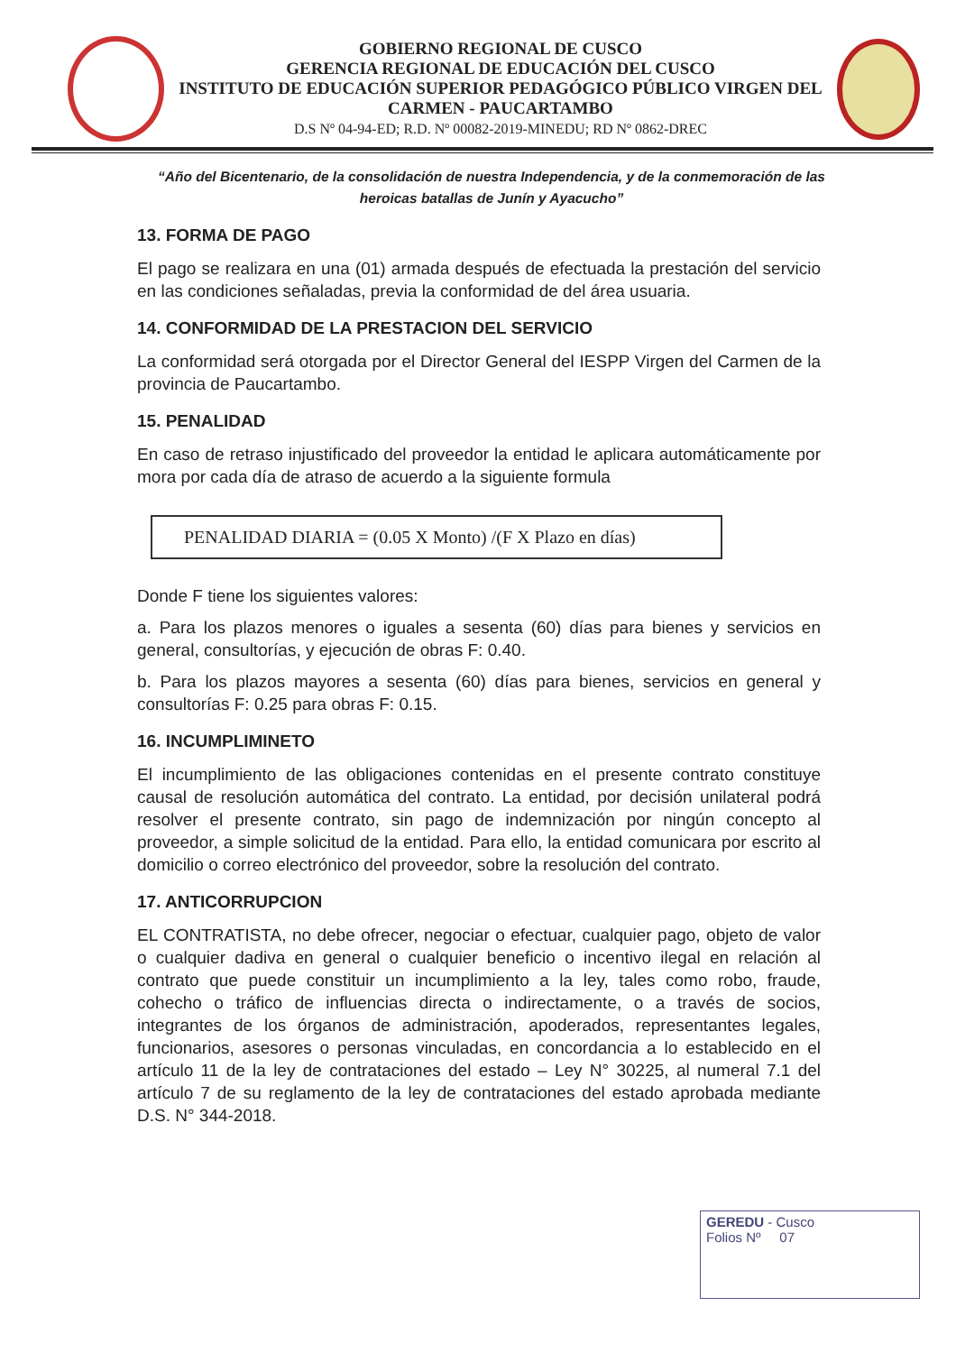GOBIERNO REGIONAL DE CUSCO
GERENCIA REGIONAL DE EDUCACIÓN DEL CUSCO
INSTITUTO DE EDUCACIÓN SUPERIOR PEDAGÓGICO PÚBLICO VIRGEN DEL CARMEN - PAUCARTAMBO
D.S Nº 04-94-ED; R.D. Nº 00082-2019-MINEDU; RD Nº 0862-DREC
“Año del Bicentenario, de la consolidación de nuestra Independencia, y de la conmemoración de las heroicas batallas de Junín y Ayacucho”
13. FORMA DE PAGO
El pago se realizara en una (01) armada después de efectuada la prestación del servicio en las condiciones señaladas, previa la conformidad de del área usuaria.
14. CONFORMIDAD DE LA PRESTACION DEL SERVICIO
La conformidad será otorgada por el Director General del IESPP Virgen del Carmen de la provincia de Paucartambo.
15. PENALIDAD
En caso de retraso injustificado del proveedor la entidad le aplicara automáticamente por mora por cada día de atraso de acuerdo a la siguiente formula
PENALIDAD DIARIA = (0.05 X Monto) /(F X Plazo en días)
Donde F tiene los siguientes valores:
a. Para los plazos menores o iguales a sesenta (60) días para bienes y servicios en general, consultorías, y ejecución de obras F: 0.40.
b. Para los plazos mayores a sesenta (60) días para bienes, servicios en general y consultorías F: 0.25 para obras F: 0.15.
16. INCUMPLIMINETO
El incumplimiento de las obligaciones contenidas en el presente contrato constituye causal de resolución automática del contrato. La entidad, por decisión unilateral podrá resolver el presente contrato, sin pago de indemnización por ningún concepto al proveedor, a simple solicitud de la entidad. Para ello, la entidad comunicara por escrito al domicilio o correo electrónico del proveedor, sobre la resolución del contrato.
17. ANTICORRUPCION
EL CONTRATISTA, no debe ofrecer, negociar o efectuar, cualquier pago, objeto de valor o cualquier dadiva en general o cualquier beneficio o incentivo ilegal en relación al contrato que puede constituir un incumplimiento a la ley, tales como robo, fraude, cohecho o tráfico de influencias directa o indirectamente, o a través de socios, integrantes de los órganos de administración, apoderados, representantes legales, funcionarios, asesores o personas vinculadas, en concordancia a lo establecido en el artículo 11 de la ley de contrataciones del estado – Ley N° 30225, al numeral 7.1 del artículo 7 de su reglamento de la ley de contrataciones del estado aprobada mediante D.S. N° 344-2018.
GEREDU - Cusco
Folios Nº 07